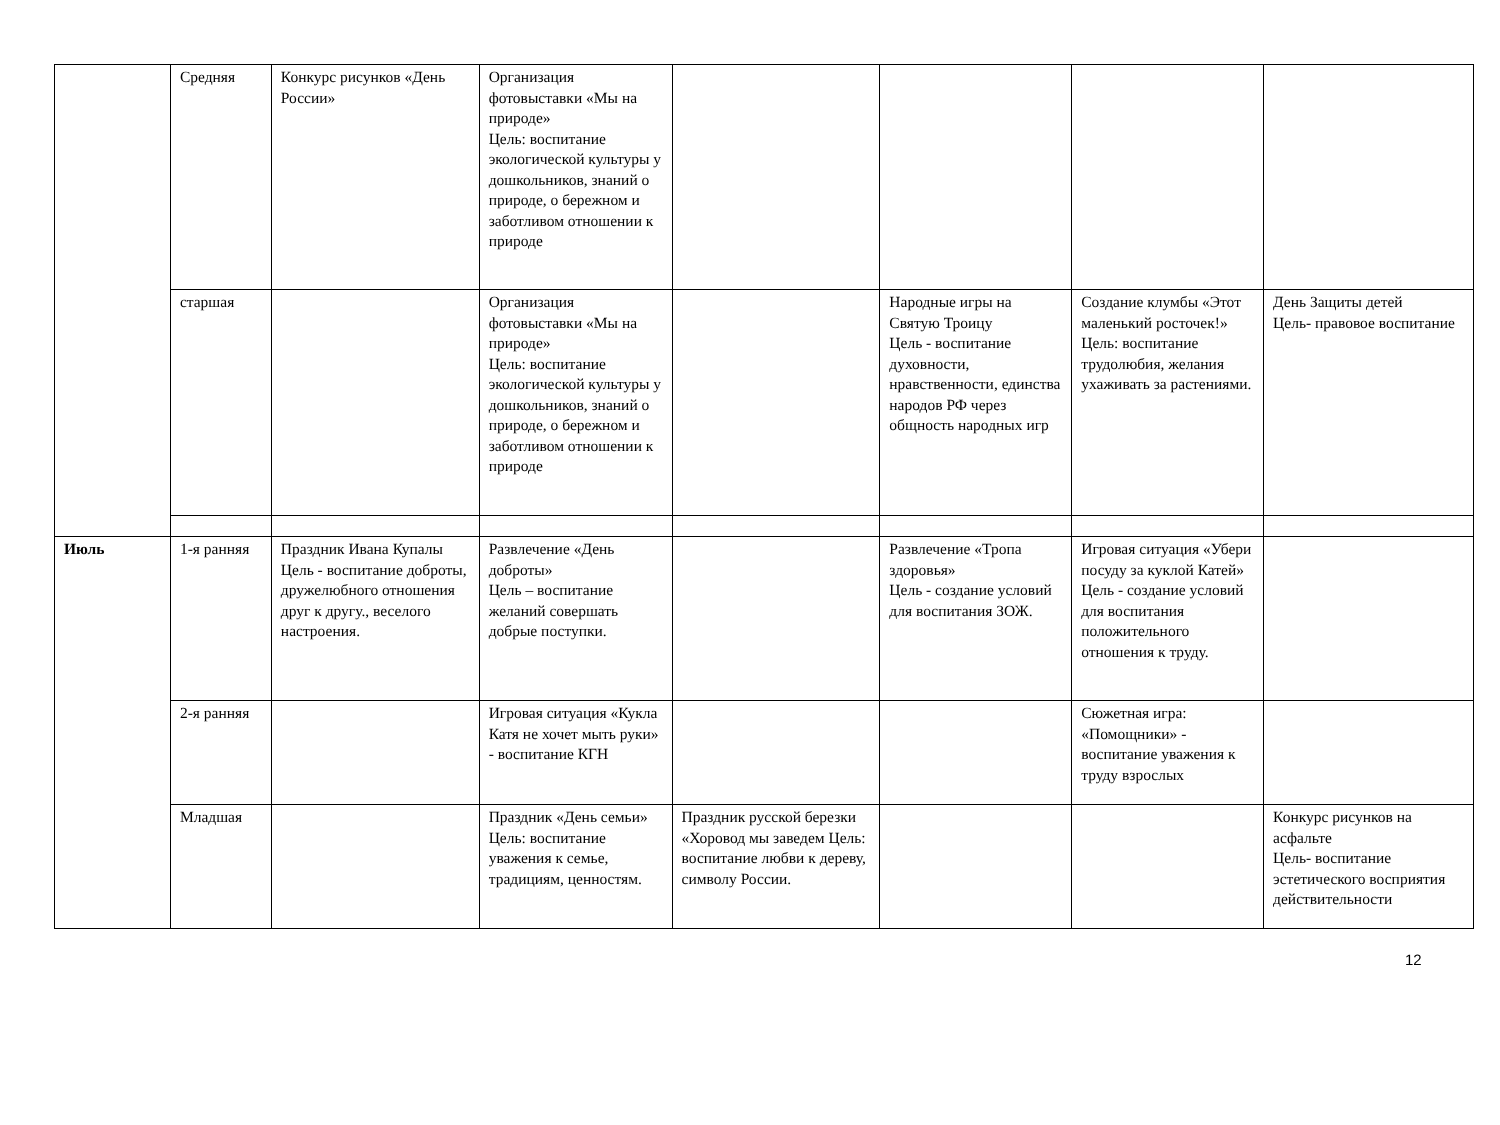| | Средняя | Конкурс рисунков «День России» | Организация фотовыставки «Мы на природе» Цель: воспитание экологической культуры у дошкольников, знаний о природе, о бережном и заботливом отношении к природе | | | | |
| | старшая | | Организация фотовыставки «Мы на природе» Цель: воспитание экологической культуры у дошкольников, знаний о природе, о бережном и заботливом отношении к природе | | Народные игры на Святую Троицу Цель - воспитание духовности, нравственности, единства народов РФ через общность народных игр | Создание клумбы «Этот маленький росточек!» Цель: воспитание трудолюбия, желания ухаживать за растениями. | День Защиты детей Цель- правовое воспитание |
| Июль | 1-я ранняя | Праздник Ивана Купалы Цель - воспитание доброты, дружелюбного отношения друг к другу., веселого настроения. | Развлечение «День доброты» Цель – воспитание желаний совершать добрые поступки. | | Развлечение «Тропа здоровья» Цель - создание условий для воспитания ЗОЖ. | Игровая ситуация «Убери посуду за куклой Катей» Цель - создание условий для воспитания положительного отношения к труду. | |
| | 2-я ранняя | | Игровая ситуация «Кукла Катя не хочет мыть руки» - воспитание КГН | | | Сюжетная игра: «Помощники» - воспитание уважения к труду взрослых | |
| | Младшая | | Праздник «День семьи» Цель: воспитание уважения к семье, традициям, ценностям. | Праздник русской березки «Хоровод мы заведем Цель: воспитание любви к дереву, символу России. | | | Конкурс рисунков на асфальте Цель- воспитание эстетического восприятия действительности |
12